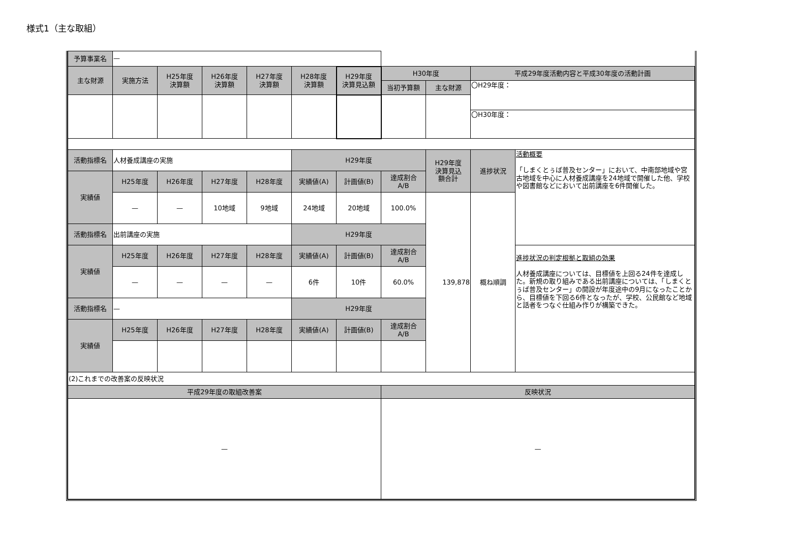様式1（主な取組）
| 予算事業名 | — | | | | | | | | | |
| 主な財源 | 実施方法 | H25年度 決算額 | H26年度 決算額 | H27年度 決算額 | H28年度 決算額 | H29年度 決算見込額 | H30年度 | | 平成29年度活動内容と平成30年度の活動計画 | |
| | | | | | | | 当初予算額 | 主な財源 | 〇H29年度： | |
| | | | | | | | | | 〇H30年度： | |
| 活動指標名 | 人材養成講座の実施 | | | | H29年度 | | | H29年度 決算見込 額合計 | 進捗状況 | 活動概要 「しまくとぅば普及センター」において、中南部地域や宮古地域を中心に人材養成講座を24地域で開催した他、学校や図書館などにおいて出前講座を6件開催した。 |
| 実績値 | H25年度 | H26年度 | H27年度 | H28年度 | 実績値(A) | 計画値(B) | 達成割合 A/B | | | |
| | — | — | 10地域 | 9地域 | 24地域 | 20地域 | 100.0% | 139,878 | 概ね順調 | |
| 活動指標名 | 出前講座の実施 | | | | H29年度 | | | | | |
| 実績値 | H25年度 | H26年度 | H27年度 | H28年度 | 実績値(A) | 計画値(B) | 達成割合 A/B | | | 進捗状況の判定根拠と取組の効果 人材養成講座については、目標値を上回る24件を達成した。新規の取り組みである出前講座については、「しまくとぅば普及センター」の開設が年度途中の9月になったことから、目標値を下回る6件となったが、学校、公民館など地域と話者をつなぐ仕組み作りが構築できた。 |
| | — | — | — | — | 6件 | 10件 | 60.0% | | | |
| 活動指標名 | — | | | | H29年度 | | | | | |
| 実績値 | H25年度 | H26年度 | H27年度 | H28年度 | 実績値(A) | 計画値(B) | 達成割合 A/B | | | |
| (2)これまでの改善案の反映状況 | | | | | | | | | | |
| 平成29年度の取組改善案 | | | | | | | 反映状況 | | | |
| — | | | | | | | — | | | |